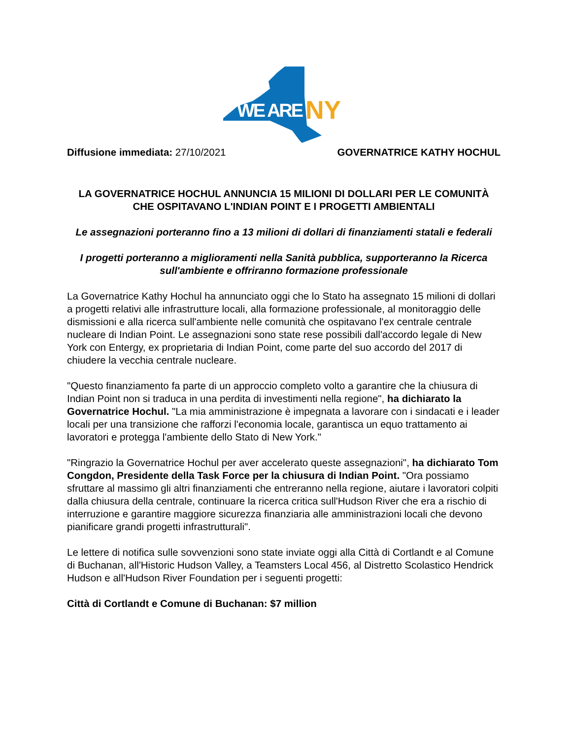WE ARE
NY
Diffusione immediata: 27/10/2021 GOVERNATRICE KATHY HOCHUL
LA GOVERNATRICE HOCHUL ANNUNCIA 15 MILIONI DI DOLLARI PER LE COMUNITÀ CHE OSPITAVANO L'INDIAN POINT E I PROGETTI AMBIENTALI
Le assegnazioni porteranno fino a 13 milioni di dollari di finanziamenti statali e federali
I progetti porteranno a miglioramenti nella Sanità pubblica, supporteranno la Ricerca sull'ambiente e offriranno formazione professionale
La Governatrice Kathy Hochul ha annunciato oggi che lo Stato ha assegnato 15 milioni di dollari a progetti relativi alle infrastrutture locali, alla formazione professionale, al monitoraggio delle dismissioni e alla ricerca sull'ambiente nelle comunità che ospitavano l'ex centrale centrale nucleare di Indian Point. Le assegnazioni sono state rese possibili dall'accordo legale di New York con Entergy, ex proprietaria di Indian Point, come parte del suo accordo del 2017 di chiudere la vecchia centrale nucleare.
"Questo finanziamento fa parte di un approccio completo volto a garantire che la chiusura di Indian Point non si traduca in una perdita di investimenti nella regione", ha dichiarato la Governatrice Hochul. "La mia amministrazione è impegnata a lavorare con i sindacati e i leader locali per una transizione che rafforzi l'economia locale, garantisca un equo trattamento ai lavoratori e protegga l'ambiente dello Stato di New York."
"Ringrazio la Governatrice Hochul per aver accelerato queste assegnazioni", ha dichiarato Tom Congdon, Presidente della Task Force per la chiusura di Indian Point. "Ora possiamo sfruttare al massimo gli altri finanziamenti che entreranno nella regione, aiutare i lavoratori colpiti dalla chiusura della centrale, continuare la ricerca critica sull'Hudson River che era a rischio di interruzione e garantire maggiore sicurezza finanziaria alle amministrazioni locali che devono pianificare grandi progetti infrastrutturali".
Le lettere di notifica sulle sovvenzioni sono state inviate oggi alla Città di Cortlandt e al Comune di Buchanan, all'Historic Hudson Valley, a Teamsters Local 456, al Distretto Scolastico Hendrick Hudson e all'Hudson River Foundation per i seguenti progetti:
Città di Cortlandt e Comune di Buchanan: $7 million